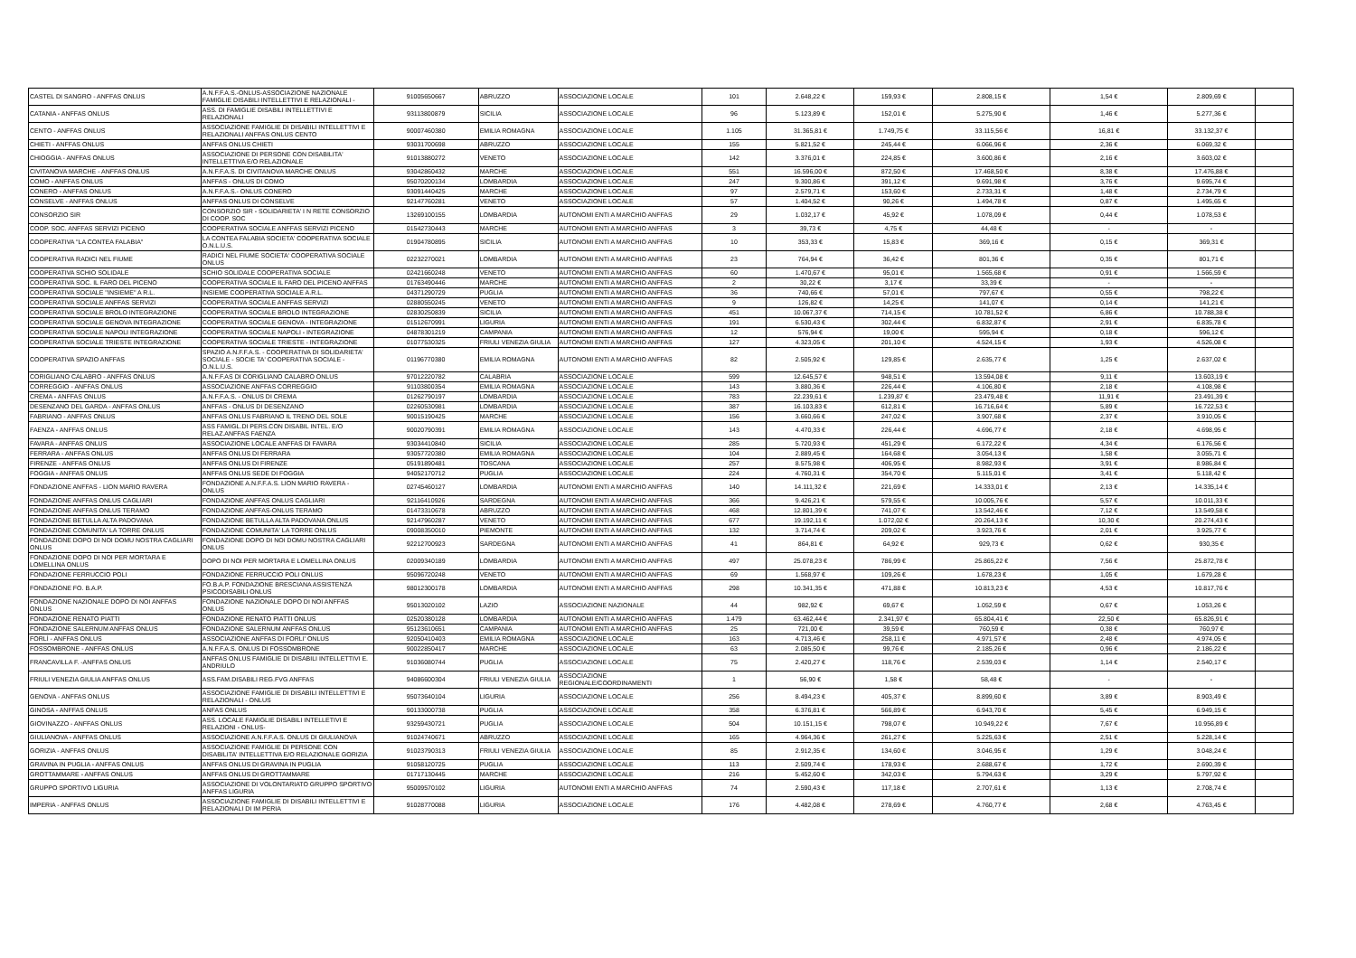| CASTEL DI SANGRO - ANFFAS ONLUS | A.N.F.F.A.S.-ONLUS-ASSOCIAZIONE NAZIONALE FAMIGLIE DISABILI INTELLETTIVI E RELAZIONALI - | 91005650667 | ABRUZZO | ASSOCIAZIONE LOCALE | 101 | 2.648,22 € | 159,93 € | 2.808,15 € | 1,54 € | 2.809,69 € | |
| CATANIA - ANFFAS ONLUS | ASS. DI FAMIGLIE DISABILI INTELLETTIVI E RELAZIONALI | 93113800879 | SICILIA | ASSOCIAZIONE LOCALE | 96 | 5.123,89 € | 152,01 € | 5.275,90 € | 1,46 € | 5.277,36 € | |
| CENTO - ANFFAS ONLUS | ASSOCIAZIONE FAMIGLIE DI DISABILI INTELLETTIVI E RELAZIONALI ANFFAS ONLUS CENTO | 90007460380 | EMILIA ROMAGNA | ASSOCIAZIONE LOCALE | 1.105 | 31.365,81 € | 1.749,75 € | 33.115,56 € | 16,81 € | 33.132,37 € | |
| CHIETI - ANFFAS ONLUS | ANFFAS ONLUS CHIETI | 93031700698 | ABRUZZO | ASSOCIAZIONE LOCALE | 155 | 5.821,52 € | 245,44 € | 6.066,96 € | 2,36 € | 6.069,32 € | |
| CHIOGGIA - ANFFAS ONLUS | ASSOCIAZIONE DI PERSONE CON DISABILITA' INTELLETTIVA E/O RELAZIONALE | 91013880272 | VENETO | ASSOCIAZIONE LOCALE | 142 | 3.376,01 € | 224,85 € | 3.600,86 € | 2,16 € | 3.603,02 € | |
| CIVITANOVA MARCHE - ANFFAS ONLUS | A.N.F.F.A.S. DI CIVITANOVA MARCHE ONLUS | 93042860432 | MARCHE | ASSOCIAZIONE LOCALE | 551 | 16.596,00 € | 872,50 € | 17.468,50 € | 8,38 € | 17.476,88 € | |
| COMO - ANFFAS ONLUS | ANFFAS - ONLUS DI COMO | 95070200134 | LOMBARDIA | ASSOCIAZIONE LOCALE | 247 | 9.300,86 € | 391,12 € | 9.691,98 € | 3,76 € | 9.695,74 € | |
| CONERO - ANFFAS ONLUS | A.N.F.F.A.S.- ONLUS CONERO | 93091440425 | MARCHE | ASSOCIAZIONE LOCALE | 97 | 2.579,71 € | 153,60 € | 2.733,31 € | 1,48 € | 2.734,79 € | |
| CONSELVE - ANFFAS ONLUS | ANFFAS ONLUS DI CONSELVE | 92147760281 | VENETO | ASSOCIAZIONE LOCALE | 57 | 1.404,52 € | 90,26 € | 1.494,78 € | 0,87 € | 1.495,65 € | |
| CONSORZIO SIR | CONSORZIO SIR - SOLIDARIETA' I N RETE CONSORZIO DI COOP. SOC | 13269100155 | LOMBARDIA | AUTONOMI ENTI A MARCHIO ANFFAS | 29 | 1.032,17 € | 45,92 € | 1.078,09 € | 0,44 € | 1.078,53 € | |
| COOP. SOC. ANFFAS SERVIZI PICENO | COOPERATIVA SOCIALE ANFFAS SERVIZI PICENO | 01542730443 | MARCHE | AUTONOMI ENTI A MARCHIO ANFFAS | 3 | 39,73 € | 4,75 € | 44,48 € | - | - | |
| COOPERATIVA "LA CONTEA FALABIA" | LA CONTEA FALABIA SOCIETA' COOPERATIVA SOCIALE O.N.L.U.S. | 01904780895 | SICILIA | AUTONOMI ENTI A MARCHIO ANFFAS | 10 | 353,33 € | 15,83 € | 369,16 € | 0,15 € | 369,31 € | |
| COOPERATIVA RADICI NEL FIUME | RADICI NEL FIUME SOCIETA' COOPERATIVA SOCIALE ONLUS | 02232270021 | LOMBARDIA | AUTONOMI ENTI A MARCHIO ANFFAS | 23 | 764,94 € | 36,42 € | 801,36 € | 0,35 € | 801,71 € | |
| COOPERATIVA SCHIO SOLIDALE | SCHIO SOLIDALE COOPERATIVA SOCIALE | 02421660248 | VENETO | AUTONOMI ENTI A MARCHIO ANFFAS | 60 | 1.470,67 € | 95,01 € | 1.565,68 € | 0,91 € | 1.566,59 € | |
| COOPERATIVA SOC. IL FARO DEL PICENO | COOPERATIVA SOCIALE IL FARO DEL PICENO ANFFAS | 01763490446 | MARCHE | AUTONOMI ENTI A MARCHIO ANFFAS | 2 | 30,22 € | 3,17 € | 33,39 € | - | - | |
| COOPERATIVA SOCIALE ''INSIEME'' A R.L. | INSIEME COOPERATIVA SOCIALE A.R.L. | 04371290729 | PUGLIA | AUTONOMI ENTI A MARCHIO ANFFAS | 36 | 740,66 € | 57,01 € | 797,67 € | 0,55 € | 798,22 € | |
| COOPERATIVA SOCIALE ANFFAS SERVIZI | COOPERATIVA SOCIALE ANFFAS SERVIZI | 02880550245 | VENETO | AUTONOMI ENTI A MARCHIO ANFFAS | 9 | 126,82 € | 14,25 € | 141,07 € | 0,14 € | 141,21 € | |
| COOPERATIVA SOCIALE BROLO INTEGRAZIONE | COOPERATIVA SOCIALE BROLO INTEGRAZIONE | 02830250839 | SICILIA | AUTONOMI ENTI A MARCHIO ANFFAS | 451 | 10.067,37 € | 714,15 € | 10.781,52 € | 6,86 € | 10.788,38 € | |
| COOPERATIVA SOCIALE GENOVA INTEGRAZIONE | COOPERATIVA SOCIALE GENOVA - INTEGRAZIONE | 01512670991 | LIGURIA | AUTONOMI ENTI A MARCHIO ANFFAS | 191 | 6.530,43 € | 302,44 € | 6.832,87 € | 2,91 € | 6.835,78 € | |
| COOPERATIVA SOCIALE NAPOLI INTEGRAZIONE | COOPERATIVA SOCIALE NAPOLI - INTEGRAZIONE | 04878301219 | CAMPANIA | AUTONOMI ENTI A MARCHIO ANFFAS | 12 | 576,94 € | 19,00 € | 595,94 € | 0,18 € | 596,12 € | |
| COOPERATIVA SOCIALE TRIESTE INTEGRAZIONE | COOPERATIVA SOCIALE TRIESTE - INTEGRAZIONE | 01077530325 | FRIULI VENEZIA GIULIA | AUTONOMI ENTI A MARCHIO ANFFAS | 127 | 4.323,05 € | 201,10 € | 4.524,15 € | 1,93 € | 4.526,08 € | |
| COOPERATIVA SPAZIO ANFFAS | SPAZIO A.N.F.F.A.S. - COOPERATIVA DI SOLIDARIETA' SOCIALE - SOCIE TA' COOPERATIVA SOCIALE - O.N.L.U.S. | 01196770380 | EMILIA ROMAGNA | AUTONOMI ENTI A MARCHIO ANFFAS | 82 | 2.505,92 € | 129,85 € | 2.635,77 € | 1,25 € | 2.637,02 € | |
| CORIGLIANO CALABRO - ANFFAS ONLUS | A.N.F.F.AS DI CORIGLIANO CALABRO ONLUS | 97012220782 | CALABRIA | ASSOCIAZIONE LOCALE | 599 | 12.645,57 € | 948,51 € | 13.594,08 € | 9,11 € | 13.603,19 € | |
| CORREGGIO - ANFFAS ONLUS | ASSOCIAZIONE ANFFAS CORREGGIO | 91103800354 | EMILIA ROMAGNA | ASSOCIAZIONE LOCALE | 143 | 3.880,36 € | 226,44 € | 4.106,80 € | 2,18 € | 4.108,98 € | |
| CREMA - ANFFAS ONLUS | A.N.F.F.A.S. - ONLUS DI CREMA | 01262790197 | LOMBARDIA | ASSOCIAZIONE LOCALE | 783 | 22.239,61 € | 1.239,87 € | 23.479,48 € | 11,91 € | 23.491,39 € | |
| DESENZANO DEL GARDA - ANFFAS ONLUS | ANFFAS - ONLUS DI DESENZANO | 02260530981 | LOMBARDIA | ASSOCIAZIONE LOCALE | 387 | 16.103,83 € | 612,81 € | 16.716,64 € | 5,89 € | 16.722,53 € | |
| FABRIANO - ANFFAS ONLUS | ANFFAS ONLUS FABRIANO IL TRENO DEL SOLE | 90015190425 | MARCHE | ASSOCIAZIONE LOCALE | 156 | 3.660,66 € | 247,02 € | 3.907,68 € | 2,37 € | 3.910,05 € | |
| FAENZA - ANFFAS ONLUS | ASS FAMIGL.DI PERS.CON DISABIL INTEL. E/O RELAZ.ANFFAS FAENZA | 90020790391 | EMILIA ROMAGNA | ASSOCIAZIONE LOCALE | 143 | 4.470,33 € | 226,44 € | 4.696,77 € | 2,18 € | 4.698,95 € | |
| FAVARA - ANFFAS ONLUS | ASSOCIAZIONE LOCALE ANFFAS DI FAVARA | 93034410840 | SICILIA | ASSOCIAZIONE LOCALE | 285 | 5.720,93 € | 451,29 € | 6.172,22 € | 4,34 € | 6.176,56 € | |
| FERRARA - ANFFAS ONLUS | ANFFAS ONLUS DI FERRARA | 93057720380 | EMILIA ROMAGNA | ASSOCIAZIONE LOCALE | 104 | 2.889,45 € | 164,68 € | 3.054,13 € | 1,58 € | 3.055,71 € | |
| FIRENZE - ANFFAS ONLUS | ANFFAS ONLUS DI FIRENZE | 05191890481 | TOSCANA | ASSOCIAZIONE LOCALE | 257 | 8.575,98 € | 406,95 € | 8.982,93 € | 3,91 € | 8.986,84 € | |
| FOGGIA - ANFFAS ONLUS | ANFFAS ONLUS SEDE DI FOGGIA | 94052170712 | PUGLIA | ASSOCIAZIONE LOCALE | 224 | 4.760,31 € | 354,70 € | 5.115,01 € | 3,41 € | 5.118,42 € | |
| FONDAZIONE ANFFAS - LION MARIO RAVERA | FONDAZIONE A.N.F.F.A.S. LION MARIO RAVERA - ONLUS | 02745460127 | LOMBARDIA | AUTONOMI ENTI A MARCHIO ANFFAS | 140 | 14.111,32 € | 221,69 € | 14.333,01 € | 2,13 € | 14.335,14 € | |
| FONDAZIONE ANFFAS ONLUS CAGLIARI | FONDAZIONE ANFFAS ONLUS CAGLIARI | 92116410926 | SARDEGNA | AUTONOMI ENTI A MARCHIO ANFFAS | 366 | 9.426,21 € | 579,55 € | 10.005,76 € | 5,57 € | 10.011,33 € | |
| FONDAZIONE ANFFAS ONLUS TERAMO | FONDAZIONE ANFFAS-ONLUS TERAMO | 01473310678 | ABRUZZO | AUTONOMI ENTI A MARCHIO ANFFAS | 468 | 12.801,39 € | 741,07 € | 13.542,46 € | 7,12 € | 13.549,58 € | |
| FONDAZIONE BETULLA ALTA PADOVANA | FONDAZIONE BETULLA ALTA PADOVANA ONLUS | 92147960287 | VENETO | AUTONOMI ENTI A MARCHIO ANFFAS | 677 | 19.192,11 € | 1.072,02 € | 20.264,13 € | 10,30 € | 20.274,43 € | |
| FONDAZIONE COMUNITA' LA TORRE ONLUS | FONDAZIONE COMUNITA' LA TORRE ONLUS | 09008350010 | PIEMONTE | AUTONOMI ENTI A MARCHIO ANFFAS | 132 | 3.714,74 € | 209,02 € | 3.923,76 € | 2,01 € | 3.925,77 € | |
| FONDAZIONE DOPO DI NOI DOMU NOSTRA CAGLIARI ONLUS | FONDAZIONE DOPO DI NOI DOMU NOSTRA CAGLIARI ONLUS | 92212700923 | SARDEGNA | AUTONOMI ENTI A MARCHIO ANFFAS | 41 | 864,81 € | 64,92 € | 929,73 € | 0,62 € | 930,35 € | |
| FONDAZIONE DOPO DI NOI PER MORTARA E LOMELLINA ONLUS | DOPO DI NOI PER MORTARA E LOMELLINA ONLUS | 02009340189 | LOMBARDIA | AUTONOMI ENTI A MARCHIO ANFFAS | 497 | 25.078,23 € | 786,99 € | 25.865,22 € | 7,56 € | 25.872,78 € | |
| FONDAZIONE FERRUCCIO POLI | FONDAZIONE FERRUCCIO POLI ONLUS | 95096720248 | VENETO | AUTONOMI ENTI A MARCHIO ANFFAS | 69 | 1.568,97 € | 109,26 € | 1.678,23 € | 1,05 € | 1.679,28 € | |
| FONDAZIONE FO. B.A.P. | FO.B.A.P. FONDAZIONE BRESCIANA ASSISTENZA PSICODISABILI ONLUS | 98012300178 | LOMBARDIA | AUTONOMI ENTI A MARCHIO ANFFAS | 298 | 10.341,35 € | 471,88 € | 10.813,23 € | 4,53 € | 10.817,76 € | |
| FONDAZIONE NAZIONALE DOPO DI NOI ANFFAS ONLUS | FONDAZIONE NAZIONALE DOPO DI NOI ANFFAS ONLUS | 95013020102 | LAZIO | ASSOCIAZIONE NAZIONALE | 44 | 982,92 € | 69,67 € | 1.052,59 € | 0,67 € | 1.053,26 € | |
| FONDAZIONE RENATO PIATTI | FONDAZIONE RENATO PIATTI ONLUS | 02520380128 | LOMBARDIA | AUTONOMI ENTI A MARCHIO ANFFAS | 1.479 | 63.462,44 € | 2.341,97 € | 65.804,41 € | 22,50 € | 65.826,91 € | |
| FONDAZIONE SALERNUM ANFFAS ONLUS | FONDAZIONE SALERNUM ANFFAS ONLUS | 95123610651 | CAMPANIA | AUTONOMI ENTI A MARCHIO ANFFAS | 25 | 721,00 € | 39,59 € | 760,59 € | 0,38 € | 760,97 € | |
| FORLÌ - ANFFAS ONLUS | ASSOCIAZIONE ANFFAS DI FORLI' ONLUS | 92050410403 | EMILIA ROMAGNA | ASSOCIAZIONE LOCALE | 163 | 4.713,46 € | 258,11 € | 4.971,57 € | 2,48 € | 4.974,05 € | |
| FOSSOMBRONE - ANFFAS ONLUS | A.N.F.F.A.S. ONLUS DI FOSSOMBRONE | 90022850417 | MARCHE | ASSOCIAZIONE LOCALE | 63 | 2.085,50 € | 99,76 € | 2.185,26 € | 0,96 € | 2.186,22 € | |
| FRANCAVILLA F. -ANFFAS ONLUS | ANFFAS ONLUS FAMIGLIE DI DISABILI INTELLETTIVI E. ANDRIULO | 91036080744 | PUGLIA | ASSOCIAZIONE LOCALE | 75 | 2.420,27 € | 118,76 € | 2.539,03 € | 1,14 € | 2.540,17 € | |
| FRIULI VENEZIA GIULIA ANFFAS ONLUS | ASS.FAM.DISABILI REG.FVG ANFFAS | 94086600304 | FRIULI VENEZIA GIULIA | ASSOCIAZIONE REGIONALE/COORDINAMENTI | 1 | 56,90 € | 1,58 € | 58,48 € | - | - | |
| GENOVA - ANFFAS ONLUS | ASSOCIAZIONE FAMIGLIE DI DISABILI INTELLETTIVI E RELAZIONALI - ONLUS | 95073640104 | LIGURIA | ASSOCIAZIONE LOCALE | 256 | 8.494,23 € | 405,37 € | 8.899,60 € | 3,89 € | 8.903,49 € | |
| GINOSA - ANFFAS ONLUS | ANFAS ONLUS | 90133000738 | PUGLIA | ASSOCIAZIONE LOCALE | 358 | 6.376,81 € | 566,89 € | 6.943,70 € | 5,45 € | 6.949,15 € | |
| GIOVINAZZO - ANFFAS ONLUS | ASS. LOCALE FAMIGLIE DISABILI INTELLETIVI E RELAZIONI - ONLUS- | 93259430721 | PUGLIA | ASSOCIAZIONE LOCALE | 504 | 10.151,15 € | 798,07 € | 10.949,22 € | 7,67 € | 10.956,89 € | |
| GIULIANOVA - ANFFAS ONLUS | ASSOCIAZIONE A.N.F.F.A.S. ONLUS DI GIULIANOVA | 91024740671 | ABRUZZO | ASSOCIAZIONE LOCALE | 165 | 4.964,36 € | 261,27 € | 5.225,63 € | 2,51 € | 5.228,14 € | |
| GORIZIA - ANFFAS ONLUS | ASSOCIAZIONE FAMIGLIE DI PERSONE CON DISABILITA' INTELLETTIVA E/O RELAZIONALE GORIZIA | 91023790313 | FRIULI VENEZIA GIULIA | ASSOCIAZIONE LOCALE | 85 | 2.912,35 € | 134,60 € | 3.046,95 € | 1,29 € | 3.048,24 € | |
| GRAVINA IN PUGLIA - ANFFAS ONLUS | ANFFAS ONLUS DI GRAVINA IN PUGLIA | 91058120725 | PUGLIA | ASSOCIAZIONE LOCALE | 113 | 2.509,74 € | 178,93 € | 2.688,67 € | 1,72 € | 2.690,39 € | |
| GROTTAMMARE - ANFFAS ONLUS | ANFFAS ONLUS DI GROTTAMMARE | 01717130445 | MARCHE | ASSOCIAZIONE LOCALE | 216 | 5.452,60 € | 342,03 € | 5.794,63 € | 3,29 € | 5.797,92 € | |
| GRUPPO SPORTIVO LIGURIA | ASSOCIAZIONE DI VOLONTARIATO GRUPPO SPORTIVO ANFFAS LIGURIA | 95009570102 | LIGURIA | AUTONOMI ENTI A MARCHIO ANFFAS | 74 | 2.590,43 € | 117,18 € | 2.707,61 € | 1,13 € | 2.708,74 € | |
| IMPERIA - ANFFAS ONLUS | ASSOCIAZIONE FAMIGLIE DI DISABILI INTELLETTIVI E RELAZIONALI DI IM PERIA | 91028770088 | LIGURIA | ASSOCIAZIONE LOCALE | 176 | 4.482,08 € | 278,69 € | 4.760,77 € | 2,68 € | 4.763,45 € | |